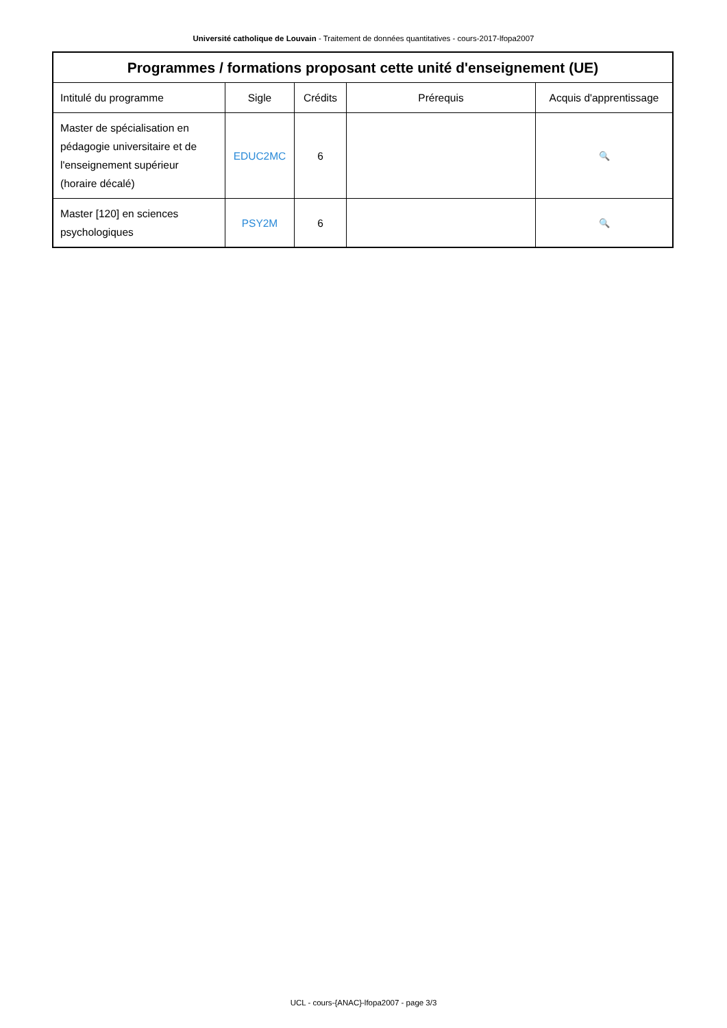Université catholique de Louvain - Traitement de données quantitatives - cours-2017-lfopa2007
| Programmes / formations proposant cette unité d'enseignement (UE) | | | | |
| --- | --- | --- | --- | --- |
| Intitulé du programme | Sigle | Crédits | Prérequis | Acquis d'apprentissage |
| Master de spécialisation en pédagogie universitaire et de l'enseignement supérieur (horaire décalé) | EDUC2MC | 6 | | 🔍 |
| Master [120] en sciences psychologiques | PSY2M | 6 | | 🔍 |
UCL - cours-{ANAC}-lfopa2007 - page 3/3